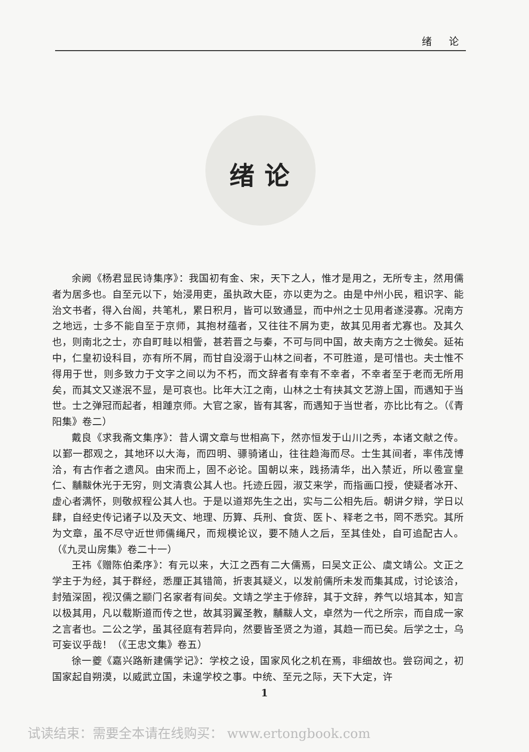绪 论
绪论
余阙《杨君显民诗集序》：我国初有金、宋，天下之人，惟才是用之，无所专主，然用儒者为居多也。自至元以下，始浸用吏，虽执政大臣，亦以吏为之。由是中州小民，粗识字、能治文书者，得入台阁，共笔札，累日积月，皆可以致通显，而中州之士见用者遂浸寡。况南方之地远，士多不能自至于京师，其抱材蕴者，又往往不屑为吏，故其见用者尤寡也。及其久也，则南北之士，亦自町畦以相訾，甚若晋之与秦，不可与同中国，故夫南方之士微矣。延祐中，仁皇初设科目，亦有所不屑，而甘自没溺于山林之间者，不可胜道，是可惜也。夫士惟不得用于世，则多致力于文字之间以为不朽，而文辞者有幸有不幸者，不幸者至于老而无所用矣，而其文又遂泯不显，是可哀也。比年大江之南，山林之士有挟其文艺游上国，而遇知于当世。士之弹冠而起者，相踵京师。大官之家，皆有其客，而遇知于当世者，亦比比有之。（《青阳集》卷二）
戴良《求我斋文集序》：昔人谓文章与世相高下，然亦恒发于山川之秀，本诸文献之传。以鄞一郡观之，其地环以大海，而四明、骠骑诸山，往往趋海而尽。士生其间者，率伟茂博洽，有古作者之遗风。由宋而上，固不必论。国朝以来，践扬清华，出入禁近，所以卺宣皇仁、黼黻休光于无穷，则文清袁公其人也。托迹丘园，淑艾来学，而指画口授，使疑者冰开、虚心者满怀，则敬叔程公其人也。于是以道郑先生之出，实与二公相先后。朝讲夕辩，学日以肆，自经史传记诸子以及天文、地理、历算、兵刑、食货、医卜、释老之书，罔不悉究。其所为文章，虽不尽守近世师儒绳尺，而规模论议，要不随人之后，至其佳处，自可追配古人。（《九灵山房集》卷二十一）
王祎《赠陈伯柔序》：有元以来，大江之西有二大儒焉，曰吴文正公、虞文靖公。文正之学主于为经，其于群经，悉厘正其错简，折衷其疑义，以发前儒所未发而集其成，讨论该洽，封殖深固，视汉儒之颛门名家者有间矣。文靖之学主于修辞，其于文辞，养气以培其本，知言以极其用，凡以载斯道而传之世，故其羽翼圣教，黼黻人文，卓然为一代之所宗，而自成一家之言者也。二公之学，虽其径庭有若异向，然要皆圣贤之为道，其趋一而已矣。后学之士，乌可妄议乎哉！（《王忠文集》卷五）
徐一夔《嘉兴路新建儒学记》：学校之设，国家风化之机在焉，非细故也。尝窃闻之，初国家起自朔漠，以威武立国，未遑学校之事。中统、至元之际，天下大定，许
1
试读结束：需要全本请在线购买： www.ertongbook.com